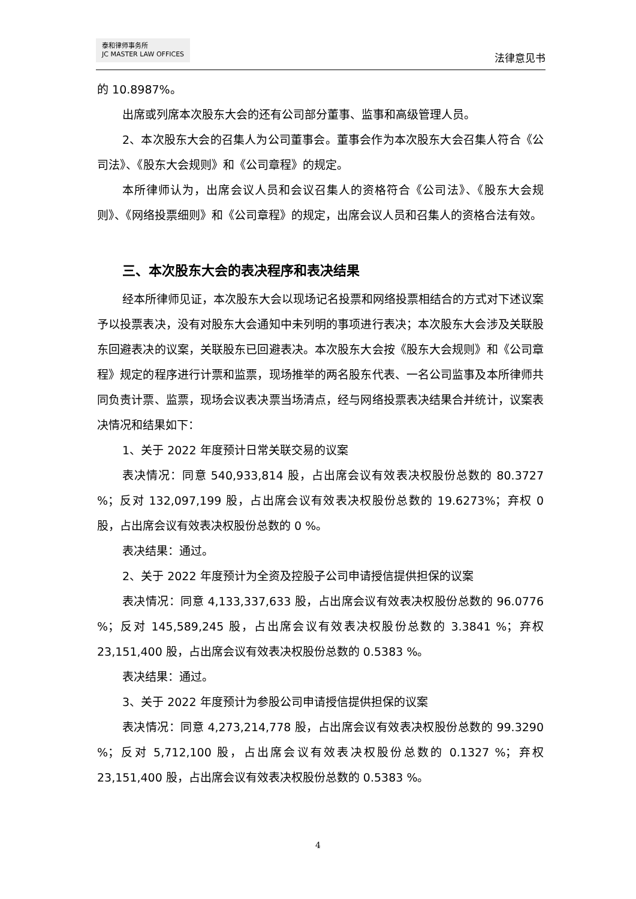泰和律师事务所
JC MASTER LAW OFFICES
法律意见书
的 10.8987%。
出席或列席本次股东大会的还有公司部分董事、监事和高级管理人员。
2、本次股东大会的召集人为公司董事会。董事会作为本次股东大会召集人符合《公司法》、《股东大会规则》和《公司章程》的规定。
本所律师认为，出席会议人员和会议召集人的资格符合《公司法》、《股东大会规则》、《网络投票细则》和《公司章程》的规定，出席会议人员和召集人的资格合法有效。
三、本次股东大会的表决程序和表决结果
经本所律师见证，本次股东大会以现场记名投票和网络投票相结合的方式对下述议案予以投票表决，没有对股东大会通知中未列明的事项进行表决；本次股东大会涉及关联股东回避表决的议案，关联股东已回避表决。本次股东大会按《股东大会规则》和《公司章程》规定的程序进行计票和监票，现场推举的两名股东代表、一名公司监事及本所律师共同负责计票、监票，现场会议表决票当场清点，经与网络投票表决结果合并统计，议案表决情况和结果如下：
1、关于 2022 年度预计日常关联交易的议案
表决情况：同意 540,933,814 股，占出席会议有效表决权股份总数的 80.3727 %；反对 132,097,199 股，占出席会议有效表决权股份总数的 19.6273%；弃权 0 股，占出席会议有效表决权股份总数的 0 %。
表决结果：通过。
2、关于 2022 年度预计为全资及控股子公司申请授信提供担保的议案
表决情况：同意 4,133,337,633 股，占出席会议有效表决权股份总数的 96.0776 %；反对 145,589,245 股，占出席会议有效表决权股份总数的 3.3841 %；弃权 23,151,400 股，占出席会议有效表决权股份总数的 0.5383 %。
表决结果：通过。
3、关于 2022 年度预计为参股公司申请授信提供担保的议案
表决情况：同意 4,273,214,778 股，占出席会议有效表决权股份总数的 99.3290 %；反对 5,712,100 股，占出席会议有效表决权股份总数的 0.1327 %；弃权 23,151,400 股，占出席会议有效表决权股份总数的 0.5383 %。
4